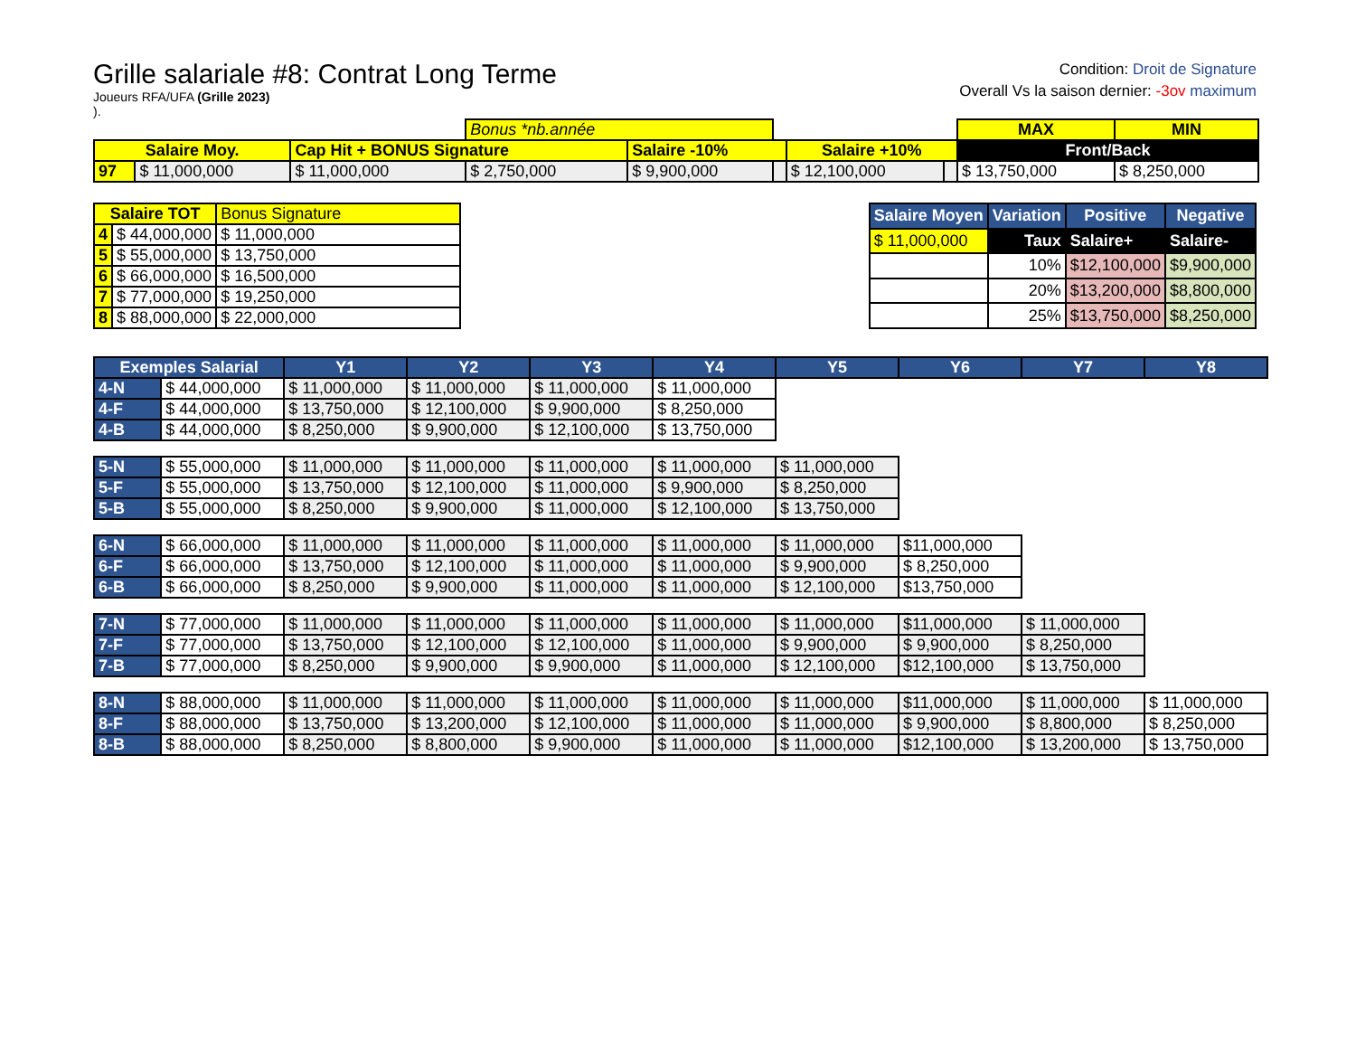Grille salariale #8: Contrat Long Terme
Joueurs RFA/UFA (Grille 2023)
).
Condition: Droit de Signature
Overall Vs la saison dernier: -3ov maximum
| | | | Bonus *nb.année | | | | | MAX | MIN |
| Salaire Moy. | | Cap Hit + BONUS Signature | | Salaire -10% | | Salaire +10% | | Front/Back | |
| 97 | $ 11,000,000 | $ 11,000,000 | $ 2,750,000 | $ 9,900,000 | | $ 12,100,000 | | $ 13,750,000 | $ 8,250,000 |
| Salaire TOT | | Bonus Signature |
| 4 | $ 44,000,000 | $ 11,000,000 |
| 5 | $ 55,000,000 | $ 13,750,000 |
| 6 | $ 66,000,000 | $ 16,500,000 |
| 7 | $ 77,000,000 | $ 19,250,000 |
| 8 | $ 88,000,000 | $ 22,000,000 |
| Salaire Moyen | Variation | Positive | Negative |
| --- | --- | --- | --- |
| $ 11,000,000 | Taux | Salaire+ | Salaire- |
| | 10% | $12,100,000 | $9,900,000 |
| | 20% | $13,200,000 | $8,800,000 |
| | 25% | $13,750,000 | $8,250,000 |
| Exemples Salarial | | Y1 | Y2 | Y3 | Y4 | Y5 | Y6 | Y7 | Y8 |
| --- | --- | --- | --- | --- | --- | --- | --- | --- | --- |
| 4-N | $ 44,000,000 | $ 11,000,000 | $ 11,000,000 | $ 11,000,000 | $ 11,000,000 | | | | |
| 4-F | $ 44,000,000 | $ 13,750,000 | $ 12,100,000 | $ 9,900,000 | $ 8,250,000 | | | | |
| 4-B | $ 44,000,000 | $ 8,250,000 | $ 9,900,000 | $ 12,100,000 | $ 13,750,000 | | | | |
| 5-N | $ 55,000,000 | $ 11,000,000 | $ 11,000,000 | $ 11,000,000 | $ 11,000,000 | $ 11,000,000 | | | |
| 5-F | $ 55,000,000 | $ 13,750,000 | $ 12,100,000 | $ 11,000,000 | $ 9,900,000 | $ 8,250,000 | | | |
| 5-B | $ 55,000,000 | $ 8,250,000 | $ 9,900,000 | $ 11,000,000 | $ 12,100,000 | $ 13,750,000 | | | |
| 6-N | $ 66,000,000 | $ 11,000,000 | $ 11,000,000 | $ 11,000,000 | $ 11,000,000 | $ 11,000,000 | $11,000,000 | | |
| 6-F | $ 66,000,000 | $ 13,750,000 | $ 12,100,000 | $ 11,000,000 | $ 11,000,000 | $ 9,900,000 | $ 8,250,000 | | |
| 6-B | $ 66,000,000 | $ 8,250,000 | $ 9,900,000 | $ 11,000,000 | $ 11,000,000 | $ 12,100,000 | $13,750,000 | | |
| 7-N | $ 77,000,000 | $ 11,000,000 | $ 11,000,000 | $ 11,000,000 | $ 11,000,000 | $ 11,000,000 | $11,000,000 | $ 11,000,000 | |
| 7-F | $ 77,000,000 | $ 13,750,000 | $ 12,100,000 | $ 12,100,000 | $ 11,000,000 | $ 9,900,000 | $ 9,900,000 | $ 8,250,000 | |
| 7-B | $ 77,000,000 | $ 8,250,000 | $ 9,900,000 | $ 9,900,000 | $ 11,000,000 | $ 12,100,000 | $12,100,000 | $ 13,750,000 | |
| 8-N | $ 88,000,000 | $ 11,000,000 | $ 11,000,000 | $ 11,000,000 | $ 11,000,000 | $ 11,000,000 | $11,000,000 | $ 11,000,000 | $ 11,000,000 |
| 8-F | $ 88,000,000 | $ 13,750,000 | $ 13,200,000 | $ 12,100,000 | $ 11,000,000 | $ 11,000,000 | $ 9,900,000 | $ 8,800,000 | $ 8,250,000 |
| 8-B | $ 88,000,000 | $ 8,250,000 | $ 8,800,000 | $ 9,900,000 | $ 11,000,000 | $ 11,000,000 | $12,100,000 | $ 13,200,000 | $ 13,750,000 |